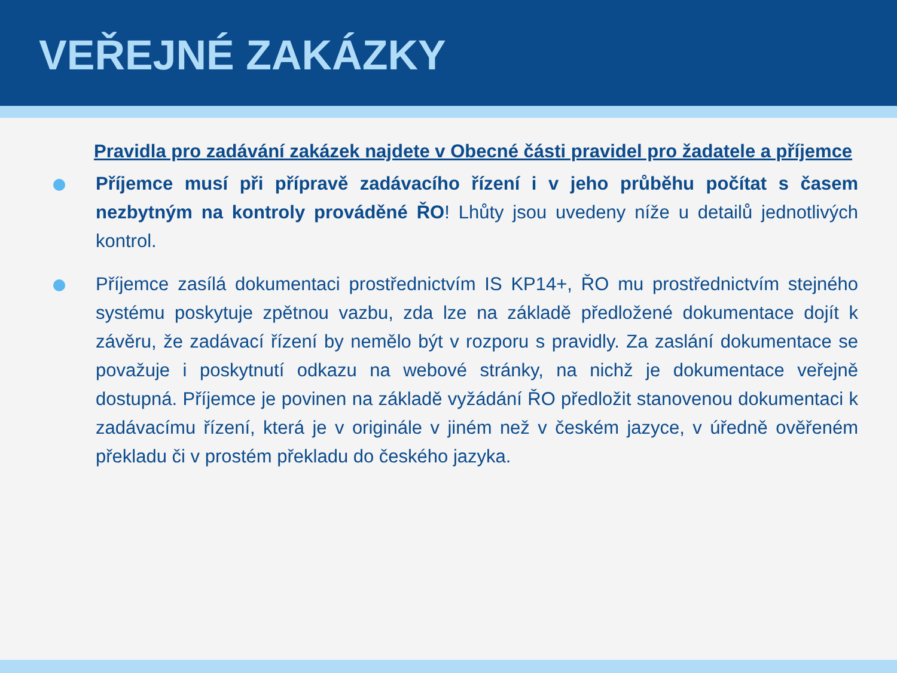VEŘEJNÉ ZAKÁZKY
Pravidla pro zadávání zakázek najdete v Obecné části pravidel pro žadatele a příjemce
Příjemce musí při přípravě zadávacího řízení i v jeho průběhu počítat s časem nezbytným na kontroly prováděné ŘO! Lhůty jsou uvedeny níže u detailů jednotlivých kontrol.
Příjemce zasílá dokumentaci prostřednictvím IS KP14+, ŘO mu prostřednictvím stejného systému poskytuje zpětnou vazbu, zda lze na základě předložené dokumentace dojít k závěru, že zadávací řízení by nemělo být v rozporu s pravidly. Za zaslání dokumentace se považuje i poskytnutí odkazu na webové stránky, na nichž je dokumentace veřejně dostupná. Příjemce je povinen na základě vyžádání ŘO předložit stanovenou dokumentaci k zadávacímu řízení, která je v originále v jiném než v českém jazyce, v úředně ověřeném překladu či v prostém překladu do českého jazyka.